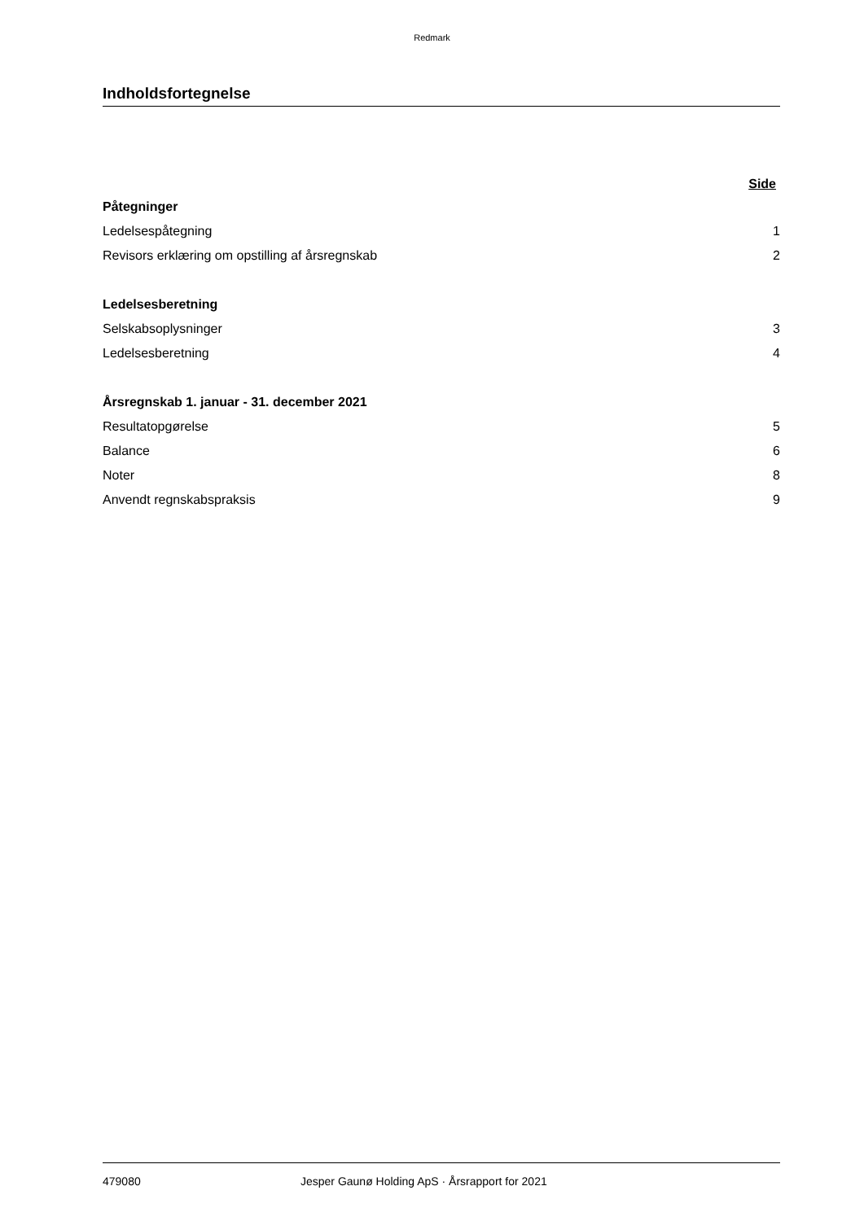Redmark
Indholdsfortegnelse
Side
Påtegninger
Ledelsespåtegning 1
Revisors erklæring om opstilling af årsregnskab 2
Ledelsesberetning
Selskabsoplysninger 3
Ledelsesberetning 4
Årsregnskab 1. januar - 31. december 2021
Resultatopgørelse 5
Balance 6
Noter 8
Anvendt regnskabspraksis 9
479080 Jesper Gaunø Holding ApS · Årsrapport for 2021